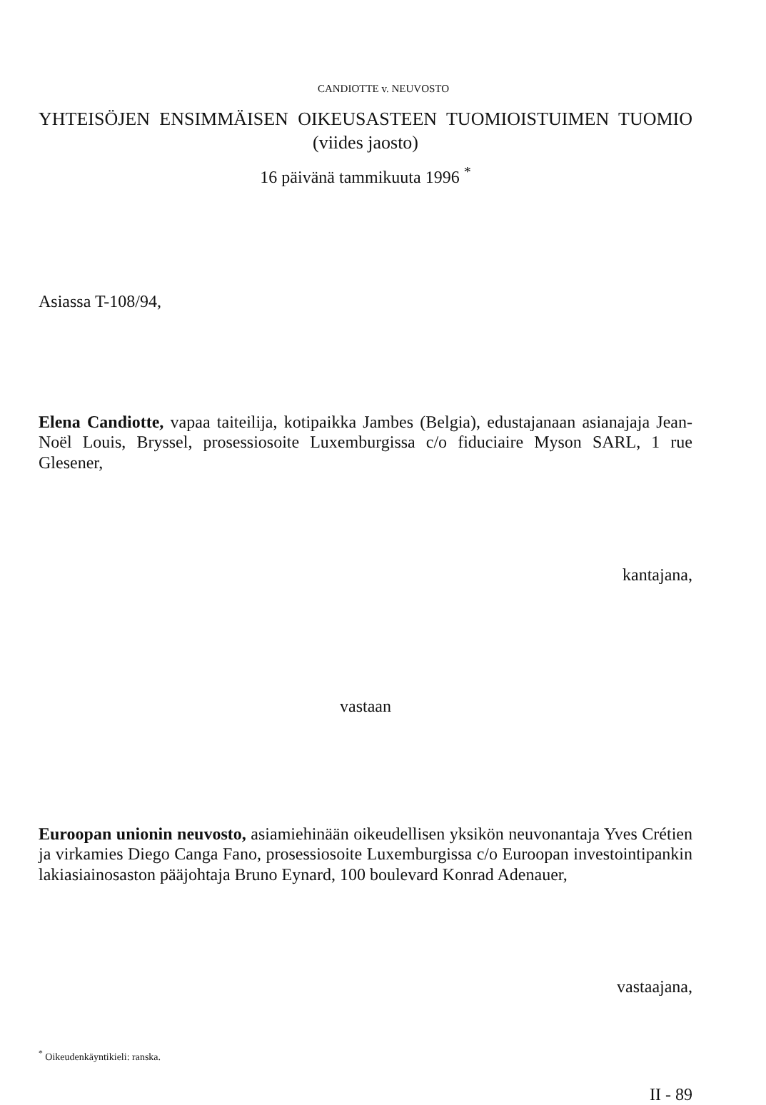CANDIOTTE v. NEUVOSTO
YHTEISÖJEN ENSIMMÄISEN OIKEUSASTEEN TUOMIOISTUIMEN TUOMIO (viides jaosto)
16 päivänä tammikuuta 1996 <sup>*</sup>
Asiassa T-108/94,
Elena Candiotte, vapaa taiteilija, kotipaikka Jambes (Belgia), edustajanaan asianajaja Jean-Noël Louis, Bryssel, prosessiosoite Luxemburgissa c/o fiduciaire Myson SARL, 1 rue Glesener,
kantajana,
vastaan
Euroopan unionin neuvosto, asiamiehinään oikeudellisen yksikön neuvonantaja Yves Crétien ja virkamies Diego Canga Fano, prosessiosoite Luxemburgissa c/o Euroopan investointipankin lakiasiainosaston pääjohtaja Bruno Eynard, 100 boulevard Konrad Adenauer,
vastaajana,
<sup>*</sup> Oikeudenkäyntikieli: ranska.
II - 89